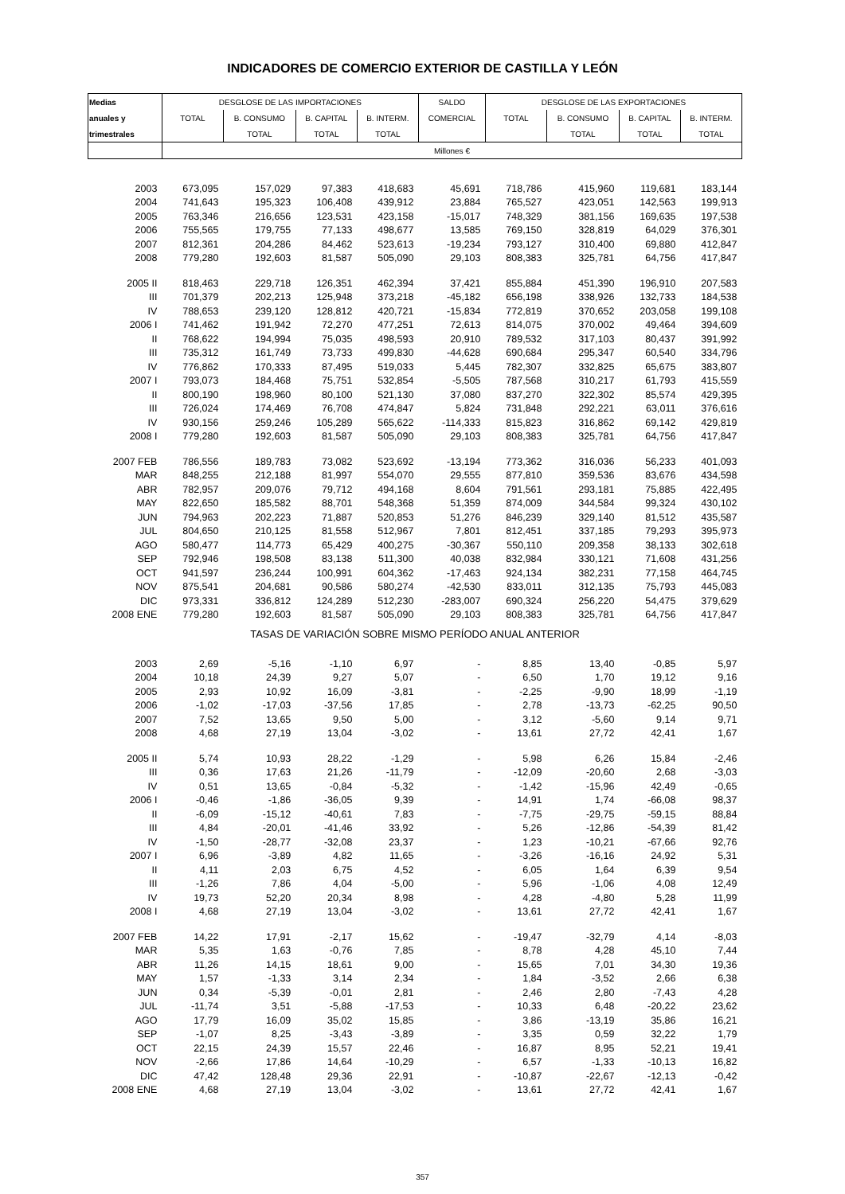INDICADORES DE COMERCIO EXTERIOR DE CASTILLA Y LEÓN
| Medias | DESGLOSE DE LAS IMPORTACIONES | | | | SALDO | DESGLOSE DE LAS EXPORTACIONES | | | |
| --- | --- | --- | --- | --- | --- | --- | --- | --- | --- |
| anuales y | TOTAL | B. CONSUMO | B. CAPITAL | B. INTERM. | COMERCIAL | TOTAL | B. CONSUMO | B. CAPITAL | B. INTERM. |
| trimestrales | | TOTAL | TOTAL | TOTAL | | | TOTAL | TOTAL | TOTAL |
| | Millones € | | | | | | | | |
| 2003 | 673,095 | 157,029 | 97,383 | 418,683 | 45,691 | 718,786 | 415,960 | 119,681 | 183,144 |
| 2004 | 741,643 | 195,323 | 106,408 | 439,912 | 23,884 | 765,527 | 423,051 | 142,563 | 199,913 |
| 2005 | 763,346 | 216,656 | 123,531 | 423,158 | -15,017 | 748,329 | 381,156 | 169,635 | 197,538 |
| 2006 | 755,565 | 179,755 | 77,133 | 498,677 | 13,585 | 769,150 | 328,819 | 64,029 | 376,301 |
| 2007 | 812,361 | 204,286 | 84,462 | 523,613 | -19,234 | 793,127 | 310,400 | 69,880 | 412,847 |
| 2008 | 779,280 | 192,603 | 81,587 | 505,090 | 29,103 | 808,383 | 325,781 | 64,756 | 417,847 |
| 2005 II | 818,463 | 229,718 | 126,351 | 462,394 | 37,421 | 855,884 | 451,390 | 196,910 | 207,583 |
| III | 701,379 | 202,213 | 125,948 | 373,218 | -45,182 | 656,198 | 338,926 | 132,733 | 184,538 |
| IV | 788,653 | 239,120 | 128,812 | 420,721 | -15,834 | 772,819 | 370,652 | 203,058 | 199,108 |
| 2006 I | 741,462 | 191,942 | 72,270 | 477,251 | 72,613 | 814,075 | 370,002 | 49,464 | 394,609 |
| II | 768,622 | 194,994 | 75,035 | 498,593 | 20,910 | 789,532 | 317,103 | 80,437 | 391,992 |
| III | 735,312 | 161,749 | 73,733 | 499,830 | -44,628 | 690,684 | 295,347 | 60,540 | 334,796 |
| IV | 776,862 | 170,333 | 87,495 | 519,033 | 5,445 | 782,307 | 332,825 | 65,675 | 383,807 |
| 2007 I | 793,073 | 184,468 | 75,751 | 532,854 | -5,505 | 787,568 | 310,217 | 61,793 | 415,559 |
| II | 800,190 | 198,960 | 80,100 | 521,130 | 37,080 | 837,270 | 322,302 | 85,574 | 429,395 |
| III | 726,024 | 174,469 | 76,708 | 474,847 | 5,824 | 731,848 | 292,221 | 63,011 | 376,616 |
| IV | 930,156 | 259,246 | 105,289 | 565,622 | -114,333 | 815,823 | 316,862 | 69,142 | 429,819 |
| 2008 I | 779,280 | 192,603 | 81,587 | 505,090 | 29,103 | 808,383 | 325,781 | 64,756 | 417,847 |
| 2007 FEB | 786,556 | 189,783 | 73,082 | 523,692 | -13,194 | 773,362 | 316,036 | 56,233 | 401,093 |
| MAR | 848,255 | 212,188 | 81,997 | 554,070 | 29,555 | 877,810 | 359,536 | 83,676 | 434,598 |
| ABR | 782,957 | 209,076 | 79,712 | 494,168 | 8,604 | 791,561 | 293,181 | 75,885 | 422,495 |
| MAY | 822,650 | 185,582 | 88,701 | 548,368 | 51,359 | 874,009 | 344,584 | 99,324 | 430,102 |
| JUN | 794,963 | 202,223 | 71,887 | 520,853 | 51,276 | 846,239 | 329,140 | 81,512 | 435,587 |
| JUL | 804,650 | 210,125 | 81,558 | 512,967 | 7,801 | 812,451 | 337,185 | 79,293 | 395,973 |
| AGO | 580,477 | 114,773 | 65,429 | 400,275 | -30,367 | 550,110 | 209,358 | 38,133 | 302,618 |
| SEP | 792,946 | 198,508 | 83,138 | 511,300 | 40,038 | 832,984 | 330,121 | 71,608 | 431,256 |
| OCT | 941,597 | 236,244 | 100,991 | 604,362 | -17,463 | 924,134 | 382,231 | 77,158 | 464,745 |
| NOV | 875,541 | 204,681 | 90,586 | 580,274 | -42,530 | 833,011 | 312,135 | 75,793 | 445,083 |
| DIC | 973,331 | 336,812 | 124,289 | 512,230 | -283,007 | 690,324 | 256,220 | 54,475 | 379,629 |
| 2008 ENE | 779,280 | 192,603 | 81,587 | 505,090 | 29,103 | 808,383 | 325,781 | 64,756 | 417,847 |
| TASAS DE VARIACIÓN SOBRE MISMO PERÍODO ANUAL ANTERIOR | | | | | | | | | |
| 2003 | 2,69 | -5,16 | -1,10 | 6,97 | - | 8,85 | 13,40 | -0,85 | 5,97 |
| 2004 | 10,18 | 24,39 | 9,27 | 5,07 | - | 6,50 | 1,70 | 19,12 | 9,16 |
| 2005 | 2,93 | 10,92 | 16,09 | -3,81 | - | -2,25 | -9,90 | 18,99 | -1,19 |
| 2006 | -1,02 | -17,03 | -37,56 | 17,85 | - | 2,78 | -13,73 | -62,25 | 90,50 |
| 2007 | 7,52 | 13,65 | 9,50 | 5,00 | - | 3,12 | -5,60 | 9,14 | 9,71 |
| 2008 | 4,68 | 27,19 | 13,04 | -3,02 | - | 13,61 | 27,72 | 42,41 | 1,67 |
| 2005 II | 5,74 | 10,93 | 28,22 | -1,29 | - | 5,98 | 6,26 | 15,84 | -2,46 |
| III | 0,36 | 17,63 | 21,26 | -11,79 | - | -12,09 | -20,60 | 2,68 | -3,03 |
| IV | 0,51 | 13,65 | -0,84 | -5,32 | - | -1,42 | -15,96 | 42,49 | -0,65 |
| 2006 I | -0,46 | -1,86 | -36,05 | 9,39 | - | 14,91 | 1,74 | -66,08 | 98,37 |
| II | -6,09 | -15,12 | -40,61 | 7,83 | - | -7,75 | -29,75 | -59,15 | 88,84 |
| III | 4,84 | -20,01 | -41,46 | 33,92 | - | 5,26 | -12,86 | -54,39 | 81,42 |
| IV | -1,50 | -28,77 | -32,08 | 23,37 | - | 1,23 | -10,21 | -67,66 | 92,76 |
| 2007 I | 6,96 | -3,89 | 4,82 | 11,65 | - | -3,26 | -16,16 | 24,92 | 5,31 |
| II | 4,11 | 2,03 | 6,75 | 4,52 | - | 6,05 | 1,64 | 6,39 | 9,54 |
| III | -1,26 | 7,86 | 4,04 | -5,00 | - | 5,96 | -1,06 | 4,08 | 12,49 |
| IV | 19,73 | 52,20 | 20,34 | 8,98 | - | 4,28 | -4,80 | 5,28 | 11,99 |
| 2008 I | 4,68 | 27,19 | 13,04 | -3,02 | - | 13,61 | 27,72 | 42,41 | 1,67 |
| 2007 FEB | 14,22 | 17,91 | -2,17 | 15,62 | - | -19,47 | -32,79 | 4,14 | -8,03 |
| MAR | 5,35 | 1,63 | -0,76 | 7,85 | - | 8,78 | 4,28 | 45,10 | 7,44 |
| ABR | 11,26 | 14,15 | 18,61 | 9,00 | - | 15,65 | 7,01 | 34,30 | 19,36 |
| MAY | 1,57 | -1,33 | 3,14 | 2,34 | - | 1,84 | -3,52 | 2,66 | 6,38 |
| JUN | 0,34 | -5,39 | -0,01 | 2,81 | - | 2,46 | 2,80 | -7,43 | 4,28 |
| JUL | -11,74 | 3,51 | -5,88 | -17,53 | - | 10,33 | 6,48 | -20,22 | 23,62 |
| AGO | 17,79 | 16,09 | 35,02 | 15,85 | - | 3,86 | -13,19 | 35,86 | 16,21 |
| SEP | -1,07 | 8,25 | -3,43 | -3,89 | - | 3,35 | 0,59 | 32,22 | 1,79 |
| OCT | 22,15 | 24,39 | 15,57 | 22,46 | - | 16,87 | 8,95 | 52,21 | 19,41 |
| NOV | -2,66 | 17,86 | 14,64 | -10,29 | - | 6,57 | -1,33 | -10,13 | 16,82 |
| DIC | 47,42 | 128,48 | 29,36 | 22,91 | - | -10,87 | -22,67 | -12,13 | -0,42 |
| 2008 ENE | 4,68 | 27,19 | 13,04 | -3,02 | - | 13,61 | 27,72 | 42,41 | 1,67 |
357